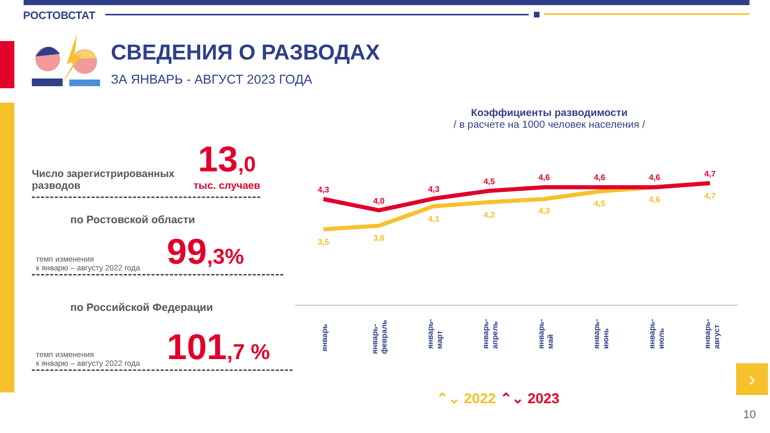РОСТОВСТАТ
СВЕДЕНИЯ О РАЗВОДАХ
ЗА ЯНВАРЬ - АВГУСТ 2023 ГОДА
Число зарегистрированных
разводов
13,0
тыс. случаев
по Ростовской области
темп изменения
к январю – августу 2022 года
99,3%
по Российской Федерации
темп изменения
к январю – августу 2022 года
101,7 %
Коэффициенты разводимости
/ в расчете на 1000 человек населения /
4,3
4,0
4,3
4,5
4,6
4,6
4,6
4,7
3,5
3,6
4,1
4,2
4,3
4,5
4,6
4,7
январь
январь- февраль
январь- март
январь- апрель
январь- май
январь- июнь
январь- июль
январь- август
⌃⌄ 2022 ⌃⌄ 2023
›
10